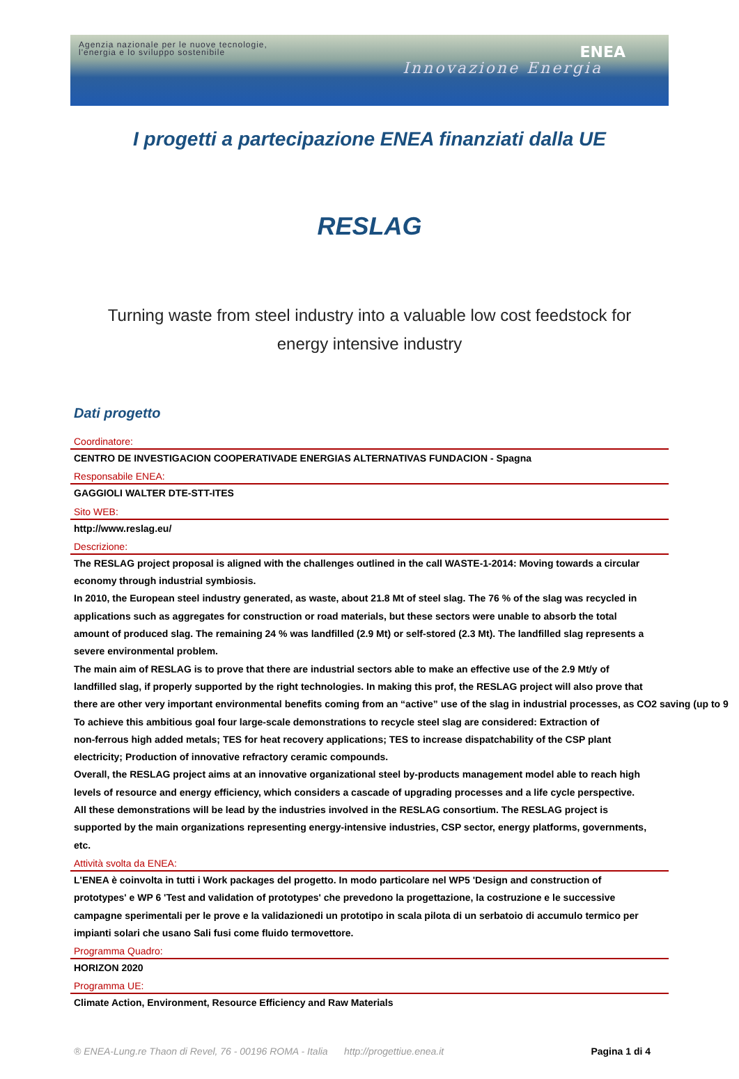Agenzia nazionale per le nuove tecnologie,
l'energia e lo sviluppo sostenibile
ENEA
Innovazione Energia
I progetti a partecipazione ENEA finanziati dalla UE
RESLAG
Turning waste from steel industry into a valuable low cost feedstock for
energy intensive industry
Dati progetto
Coordinatore:
CENTRO DE INVESTIGACION COOPERATIVADE ENERGIAS ALTERNATIVAS FUNDACION - Spagna
Responsabile ENEA:
GAGGIOLI WALTER DTE-STT-ITES
Sito WEB:
http://www.reslag.eu/
Descrizione:
The RESLAG project proposal is aligned with the challenges outlined in the call WASTE-1-2014: Moving towards a circular
economy through industrial symbiosis.
In 2010, the European steel industry generated, as waste, about 21.8 Mt of steel slag. The 76 % of the slag was recycled in
applications such as aggregates for construction or road materials, but these sectors were unable to absorb the total
amount of produced slag. The remaining 24 % was landfilled (2.9 Mt) or self-stored (2.3 Mt). The landfilled slag represents a
severe environmental problem.
The main aim of RESLAG is to prove that there are industrial sectors able to make an effective use of the 2.9 Mt/y of
landfilled slag, if properly supported by the right technologies. In making this prof, the RESLAG project will also prove that
there are other very important environmental benefits coming from an “active” use of the slag in industrial processes, as CO2 saving (up to 9
To achieve this ambitious goal four large-scale demonstrations to recycle steel slag are considered: Extraction of
non-ferrous high added metals; TES for heat recovery applications; TES to increase dispatchability of the CSP plant
electricity; Production of innovative refractory ceramic compounds.
Overall, the RESLAG project aims at an innovative organizational steel by-products management model able to reach high
levels of resource and energy efficiency, which considers a cascade of upgrading processes and a life cycle perspective.
All these demonstrations will be lead by the industries involved in the RESLAG consortium. The RESLAG project is
supported by the main organizations representing energy-intensive industries, CSP sector, energy platforms, governments,
etc.
Attività svolta da ENEA:
L'ENEA è coinvolta in tutti i Work packages del progetto. In modo particolare nel WP5 'Design and construction of
prototypes' e WP 6 'Test and validation of prototypes' che prevedono la progettazione, la costruzione e le successive
campagne sperimentali per le prove e la validazionedi un prototipo in scala pilota di un serbatoio di accumulo termico per
impianti solari che usano Sali fusi come fluido termovettore.
Programma Quadro:
HORIZON 2020
Programma UE:
Climate Action, Environment, Resource Efficiency and Raw Materials
® ENEA-Lung.re Thaon di Revel, 76 - 00196 ROMA - Italia http://progettiue.enea.it Pagina 1 di 4